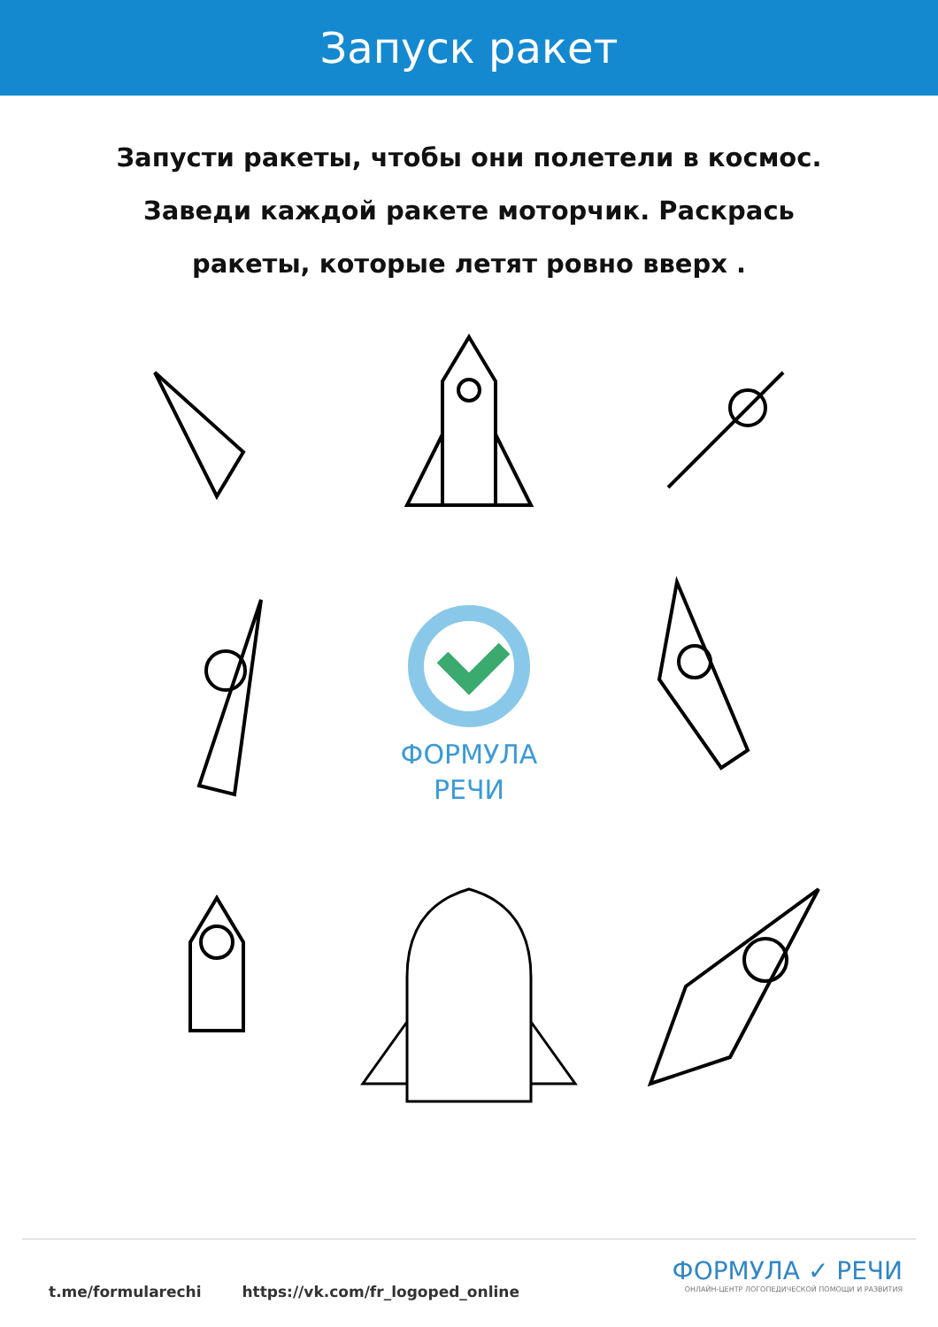Запуск ракет
Запусти ракеты, чтобы они полетели в космос.
Заведи каждой ракете моторчик. Раскрась
ракеты, которые летят ровно вверх .
ФОРМУЛА
РЕЧИ
t.me/formularechi https://vk.com/fr_logoped_online
ФОРМУЛА ✓ РЕЧИ
ОНЛАЙН-ЦЕНТР ЛОГОПЕДИЧЕСКОЙ ПОМОЩИ И РАЗВИТИЯ